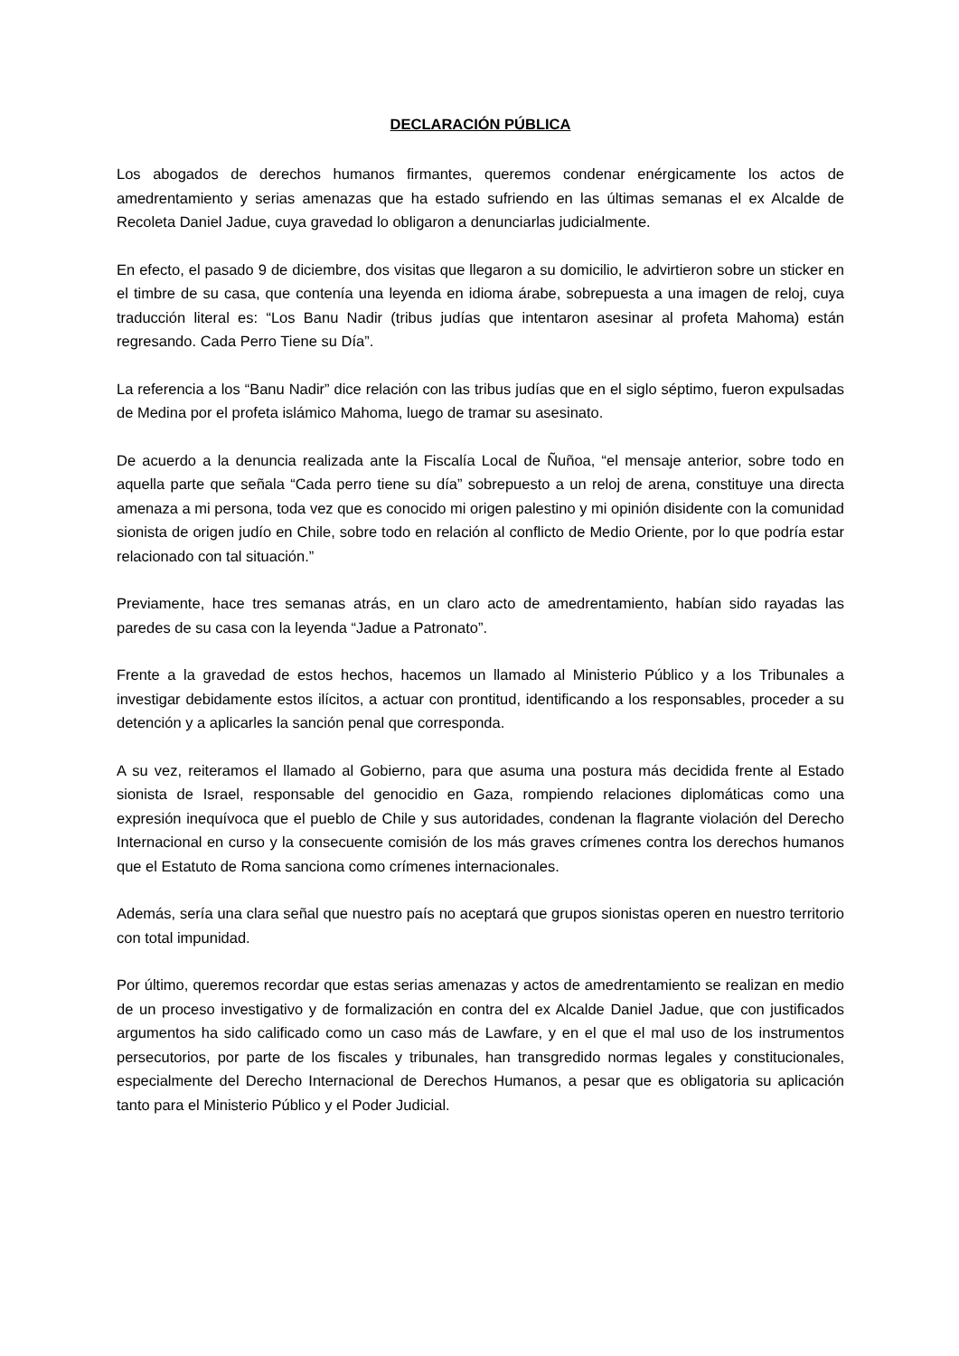DECLARACIÓN PÚBLICA
Los abogados de derechos humanos firmantes, queremos condenar enérgicamente los actos de amedrentamiento y serias amenazas que ha estado sufriendo en las últimas semanas el ex Alcalde de Recoleta Daniel Jadue, cuya gravedad lo obligaron a denunciarlas judicialmente.
En efecto, el pasado 9 de diciembre, dos visitas que llegaron a su domicilio, le advirtieron sobre un sticker en el timbre de su casa, que contenía una leyenda en idioma árabe, sobrepuesta a una imagen de reloj, cuya traducción literal es: “Los Banu Nadir (tribus judías que intentaron asesinar al profeta Mahoma) están regresando. Cada Perro Tiene su Día”.
La referencia a los “Banu Nadir” dice relación con las tribus judías que en el siglo séptimo, fueron expulsadas de Medina por el profeta islámico Mahoma, luego de tramar su asesinato.
De acuerdo a la denuncia realizada ante la Fiscalía Local de Ñuñoa, “el mensaje anterior, sobre todo en aquella parte que señala “Cada perro tiene su día” sobrepuesto a un reloj de arena, constituye una directa amenaza a mi persona, toda vez que es conocido mi origen palestino y mi opinión disidente con la comunidad sionista de origen judío en Chile, sobre todo en relación al conflicto de Medio Oriente, por lo que podría estar relacionado con tal situación.”
Previamente, hace tres semanas atrás, en un claro acto de amedrentamiento, habían sido rayadas las paredes de su casa con la leyenda “Jadue a Patronato”.
Frente a la gravedad de estos hechos, hacemos un llamado al Ministerio Público y a los Tribunales a investigar debidamente estos ilícitos, a actuar con prontitud, identificando a los responsables, proceder a su detención y a aplicarles la sanción penal que corresponda.
A su vez, reiteramos el llamado al Gobierno, para que asuma una postura más decidida frente al Estado sionista de Israel, responsable del genocidio en Gaza, rompiendo relaciones diplomáticas como una expresión inequívoca que el pueblo de Chile y sus autoridades, condenan la flagrante violación del Derecho Internacional en curso y la consecuente comisión de los más graves crímenes contra los derechos humanos que el Estatuto de Roma sanciona como crímenes internacionales.
Además, sería una clara señal que nuestro país no aceptará que grupos sionistas operen en nuestro territorio con total impunidad.
Por último, queremos recordar que estas serias amenazas y actos de amedrentamiento se realizan en medio de un proceso investigativo y de formalización en contra del ex Alcalde Daniel Jadue, que con justificados argumentos ha sido calificado como un caso más de Lawfare, y en el que el mal uso de los instrumentos persecutorios, por parte de los fiscales y tribunales, han transgredido normas legales y constitucionales, especialmente del Derecho Internacional de Derechos Humanos, a pesar que es obligatoria su aplicación tanto para el Ministerio Público y el Poder Judicial.